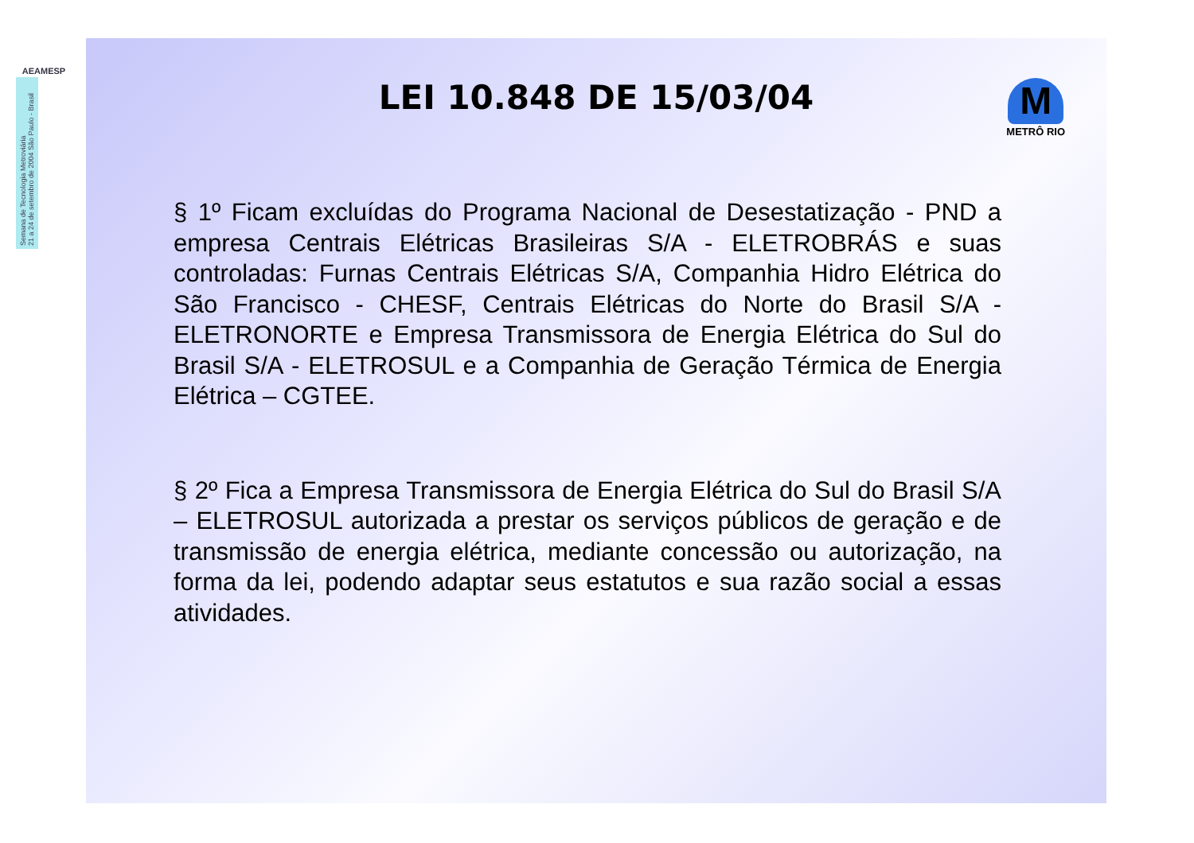AEAMESP
Semana de Tecnologia Metroviária
21 a 24 de setembro de 2004 São Paulo - Brasil
LEI 10.848 DE 15/03/04
M
METRÔ RIO
§ 1º Ficam excluídas do Programa Nacional de Desestatização - PND a empresa Centrais Elétricas Brasileiras S/A - ELETROBRÁS e suas controladas: Furnas Centrais Elétricas S/A, Companhia Hidro Elétrica do São Francisco - CHESF, Centrais Elétricas do Norte do Brasil S/A - ELETRONORTE e Empresa Transmissora de Energia Elétrica do Sul do Brasil S/A - ELETROSUL e a Companhia de Geração Térmica de Energia Elétrica – CGTEE.
§ 2º Fica a Empresa Transmissora de Energia Elétrica do Sul do Brasil S/A – ELETROSUL autorizada a prestar os serviços públicos de geração e de transmissão de energia elétrica, mediante concessão ou autorização, na forma da lei, podendo adaptar seus estatutos e sua razão social a essas atividades.